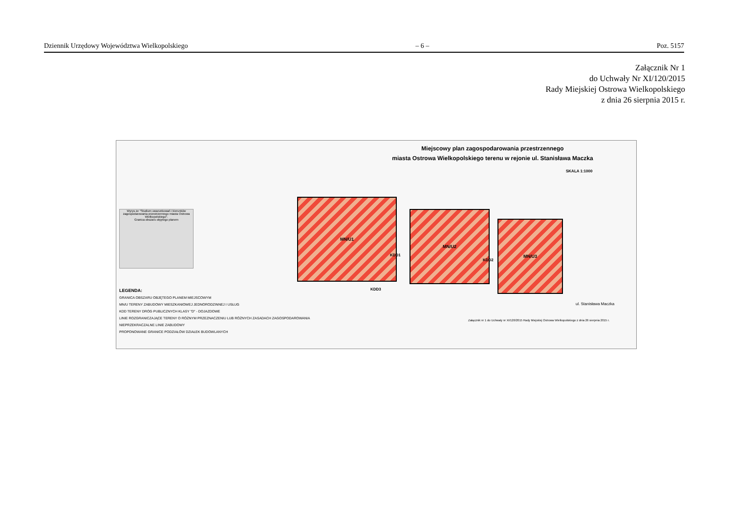Dziennik Urzędowy Województwa Wielkopolskiego – 6 – Poz. 5157
Załącznik Nr 1
do Uchwały Nr XI/120/2015
Rady Miejskiej Ostrowa Wielkopolskiego
z dnia 26 sierpnia 2015 r.
Miejscowy plan zagospodarowania przestrzennego
miasta Ostrowa Wielkopolskiego terenu w rejonie ul. Stanisława Maczka
SKALA 1:1000
Wyrys ze "Studium uwarunkowań i kierunków zagospodarowania przestrzennego miasta Ostrowa Wielkopolskiego".
Granica obszaru objętego planem
MN/U1
KDD1
MN/U2
KDD2
MN/U3
KDD3
ul. Stanisława Maczka
LEGENDA:
GRANICA OBSZARU OBJĘTEGO PLANEM MIEJSCOWYM
MN/U TERENY ZABUDOWY MIESZKANIOWEJ JEDNORODZINNEJ I USŁUG
KDD TERENY DRÓG PUBLICZNYCH KLASY "D" - DOJAZDOWE
LINIE ROZGRANICZAJĄCE TERENY O RÓŻNYM PRZEZNACZENIU LUB RÓŻNYCH ZASADACH ZAGOSPODAROWANIA
NIEPRZEKRACZALNE LINIE ZABUDOWY
PROPONOWANE GRANICE PODZIAŁÓW DZIAŁEK BUDOWLANYCH
Załącznik nr 1 do Uchwały nr XI/120/2015 Rady Miejskiej Ostrowa Wielkopolskiego z dnia 26 sierpnia 2015 r.